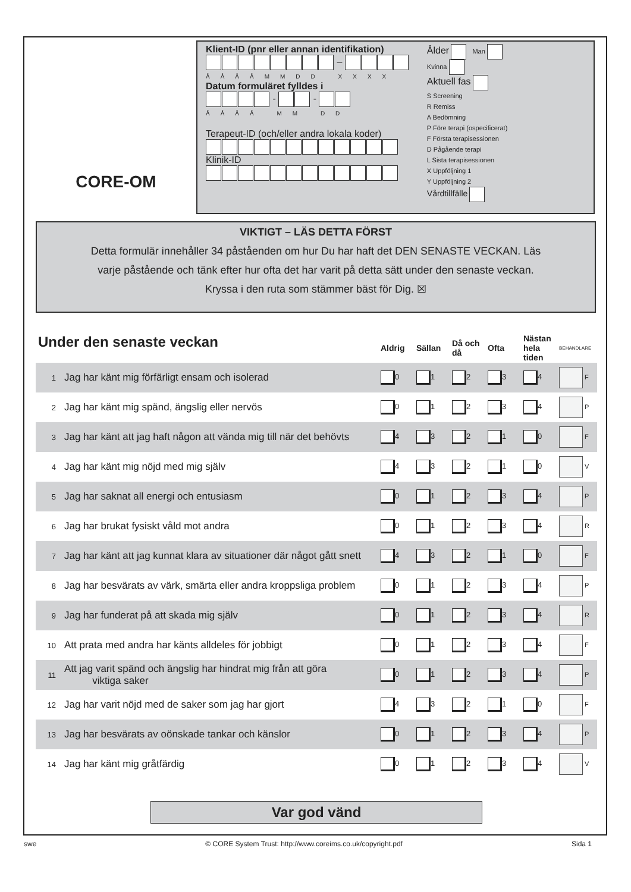CORE-OM
Klient-ID (pnr eller annan identifikation)
–
ÅÅÅÅMMDD XXXX
Datum formuläret fylldes i
- -
ÅÅÅÅ MM DD
Terapeut-ID (och/eller andra lokala koder)
Klinik-ID
Ålder Man
Kvinna
Aktuell fas
S Screening
R Remiss
A Bedömning
P Före terapi (ospecificerat)
F Första terapisessionen
D Pågående terapi
L Sista terapisessionen
X Uppföljning 1
Y Uppföljning 2
Vårdtillfälle
VIKTIGT – LÄS DETTA FÖRST
Detta formulär innehåller 34 påståenden om hur Du har haft det DEN SENASTE VECKAN. Läs
varje påstående och tänk efter hur ofta det har varit på detta sätt under den senaste veckan.
Kryssa i den ruta som stämmer bäst för Dig. ☒
| Under den senaste veckan | | Aldrig | Sällan | Då och då | Ofta | Nästan hela tiden | BEHANDLARE |
| 1 | Jag har känt mig förfärligt ensam och isolerad | 0 | 1 | 2 | 3 | 4 | F |
| 2 | Jag har känt mig spänd, ängslig eller nervös | 0 | 1 | 2 | 3 | 4 | P |
| 3 | Jag har känt att jag haft någon att vända mig till när det behövts | 4 | 3 | 2 | 1 | 0 | F |
| 4 | Jag har känt mig nöjd med mig själv | 4 | 3 | 2 | 1 | 0 | V |
| 5 | Jag har saknat all energi och entusiasm | 0 | 1 | 2 | 3 | 4 | P |
| 6 | Jag har brukat fysiskt våld mot andra | 0 | 1 | 2 | 3 | 4 | R |
| 7 | Jag har känt att jag kunnat klara av situationer där något gått snett | 4 | 3 | 2 | 1 | 0 | F |
| 8 | Jag har besvärats av värk, smärta eller andra kroppsliga problem | 0 | 1 | 2 | 3 | 4 | P |
| 9 | Jag har funderat på att skada mig själv | 0 | 1 | 2 | 3 | 4 | R |
| 10 | Att prata med andra har känts alldeles för jobbigt | 0 | 1 | 2 | 3 | 4 | F |
| 11 | Att jag varit spänd och ängslig har hindrat mig från att göra viktiga saker | 0 | 1 | 2 | 3 | 4 | P |
| 12 | Jag har varit nöjd med de saker som jag har gjort | 4 | 3 | 2 | 1 | 0 | F |
| 13 | Jag har besvärats av oönskade tankar och känslor | 0 | 1 | 2 | 3 | 4 | P |
| 14 | Jag har känt mig gråtfärdig | 0 | 1 | 2 | 3 | 4 | V |
Var god vänd
swe © CORE System Trust: http://www.coreims.co.uk/copyright.pdf Sida 1